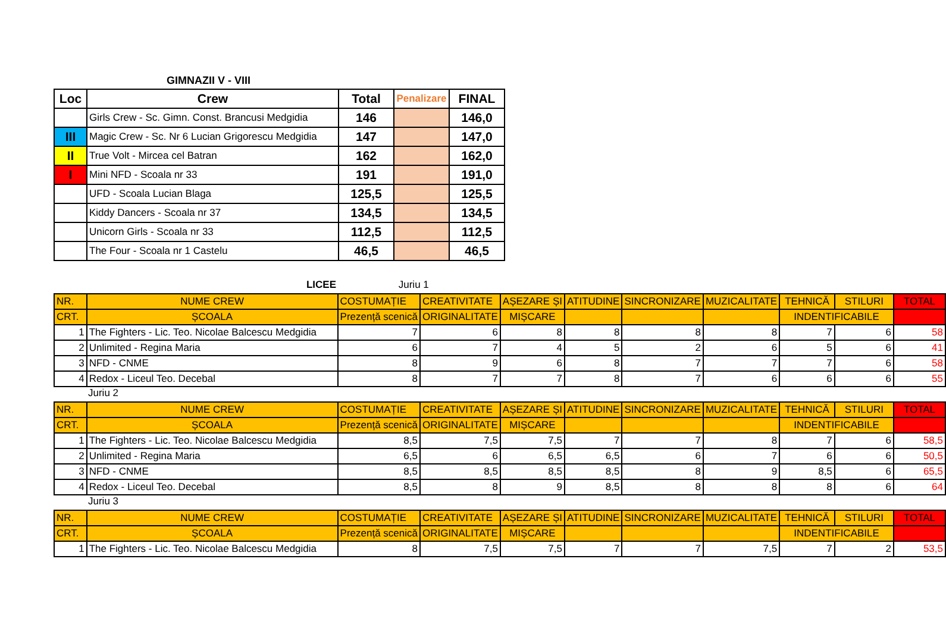GIMNAZII V - VIII
| Loc | Crew | Total | Penalizare | FINAL |
| --- | --- | --- | --- | --- |
| | Girls Crew - Sc. Gimn. Const. Brancusi Medgidia | 146 | | 146,0 |
| III | Magic Crew - Sc. Nr 6 Lucian Grigorescu Medgidia | 147 | | 147,0 |
| II | True Volt - Mircea cel Batran | 162 | | 162,0 |
| I | Mini NFD - Scoala nr 33 | 191 | | 191,0 |
| | UFD - Scoala Lucian Blaga | 125,5 | | 125,5 |
| | Kiddy Dancers - Scoala nr 37 | 134,5 | | 134,5 |
| | Unicorn Girls - Scoala nr 33 | 112,5 | | 112,5 |
| | The Four - Scoala nr 1 Castelu | 46,5 | | 46,5 |
LICEE Juriu 1
| NR. | NUME CREW | COSTUMAȚIE | CREATIVITATE | AȘEZARE ȘI | ATITUDINE | SINCRONIZARE | MUZICALITATE | TEHNICĂ | STILURI | TOTAL |
| CRT. | ȘCOALA | Prezență scenică | ORIGINALITATE | MIȘCARE | | | | INDENTIFICABILE | | |
| 1 | The Fighters - Lic. Teo. Nicolae Balcescu Medgidia | 7 | 6 | 8 | 8 | 8 | 8 | 7 | 6 | 58 |
| 2 | Unlimited - Regina Maria | 6 | 7 | 4 | 5 | 2 | 6 | 5 | 6 | 41 |
| 3 | NFD - CNME | 8 | 9 | 6 | 8 | 7 | 7 | 7 | 6 | 58 |
| 4 | Redox - Liceul Teo. Decebal | 8 | 7 | 7 | 8 | 7 | 6 | 6 | 6 | 55 |
Juriu 2
| NR. | NUME CREW | COSTUMAȚIE | CREATIVITATE | AȘEZARE ȘI | ATITUDINE | SINCRONIZARE | MUZICALITATE | TEHNICĂ | STILURI | TOTAL |
| CRT. | ȘCOALA | Prezență scenică | ORIGINALITATE | MIȘCARE | | | | INDENTIFICABILE | | |
| 1 | The Fighters - Lic. Teo. Nicolae Balcescu Medgidia | 8,5 | 7,5 | 7,5 | 7 | 7 | 8 | 7 | 6 | 58,5 |
| 2 | Unlimited - Regina Maria | 6,5 | 6 | 6,5 | 6,5 | 6 | 7 | 6 | 6 | 50,5 |
| 3 | NFD - CNME | 8,5 | 8,5 | 8,5 | 8,5 | 8 | 9 | 8,5 | 6 | 65,5 |
| 4 | Redox - Liceul Teo. Decebal | 8,5 | 8 | 9 | 8,5 | 8 | 8 | 8 | 6 | 64 |
Juriu 3
| NR. | NUME CREW | COSTUMAȚIE | CREATIVITATE | AȘEZARE ȘI | ATITUDINE | SINCRONIZARE | MUZICALITATE | TEHNICĂ | STILURI | TOTAL |
| CRT. | ȘCOALA | Prezență scenică | ORIGINALITATE | MIȘCARE | | | | INDENTIFICABILE | | |
| 1 | The Fighters - Lic. Teo. Nicolae Balcescu Medgidia | 8 | 7,5 | 7,5 | 7 | 7 | 7,5 | 7 | 2 | 53,5 |